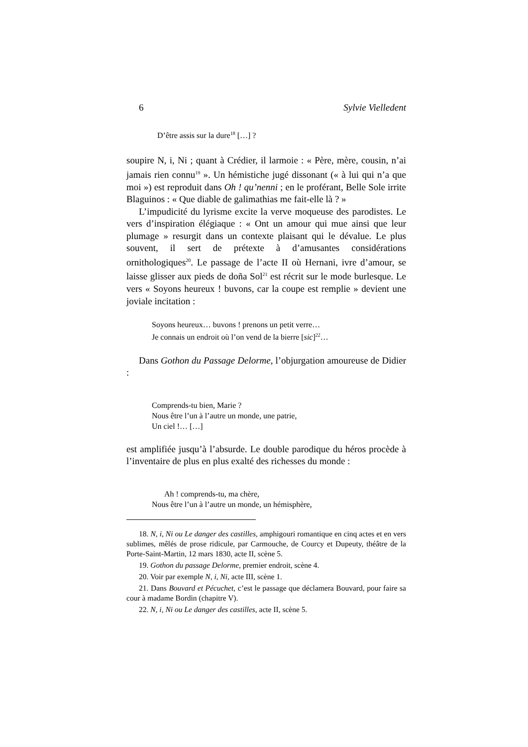6 Sylvie Vielledent
D’être assis sur la dure<sup>18</sup> […] ?
soupire N, i, Ni ; quant à Crédier, il larmoie : « Père, mère, cousin, n’ai jamais rien connu<sup>19</sup> ». Un hémistiche jugé dissonant (« à lui qui n’a que moi ») est reproduit dans Oh ! qu’nenni ; en le proférant, Belle Sole irrite Blaguinos : « Que diable de galimathias me fait-elle là ? »
L’impudicité du lyrisme excite la verve moqueuse des parodistes. Le vers d’inspiration élégiaque : « Ont un amour qui mue ainsi que leur plumage » resurgit dans un contexte plaisant qui le dévalue. Le plus souvent, il sert de prétexte à d’amusantes considérations ornithologiques<sup>20</sup>. Le passage de l’acte II où Hernani, ivre d’amour, se laisse glisser aux pieds de doña Sol<sup>21</sup> est récrit sur le mode burlesque. Le vers « Soyons heureux ! buvons, car la coupe est remplie » devient une joviale incitation :
Soyons heureux… buvons ! prenons un petit verre…
Je connais un endroit où l’on vend de la bierre [sic]<sup>22</sup>…
Dans Gothon du Passage Delorme, l’objurgation amoureuse de Didier :
Comprends-tu bien, Marie ?
Nous être l’un à l’autre un monde, une patrie,
Un ciel !… […]
est amplifiée jusqu’à l’absurde. Le double parodique du héros procède à l’inventaire de plus en plus exalté des richesses du monde :
Ah ! comprends-tu, ma chère,
Nous être l’un à l’autre un monde, un hémisphère,
18. N, i, Ni ou Le danger des castilles, amphigouri romantique en cinq actes et en vers sublimes, mêlés de prose ridicule, par Carmouche, de Courcy et Dupeuty, théâtre de la Porte-Saint-Martin, 12 mars 1830, acte II, scène 5.
19. Gothon du passage Delorme, premier endroit, scène 4.
20. Voir par exemple N, i, Ni, acte III, scène 1.
21. Dans Bouvard et Pécuchet, c’est le passage que déclamera Bouvard, pour faire sa cour à madame Bordin (chapitre V).
22. N, i, Ni ou Le danger des castilles, acte II, scène 5.